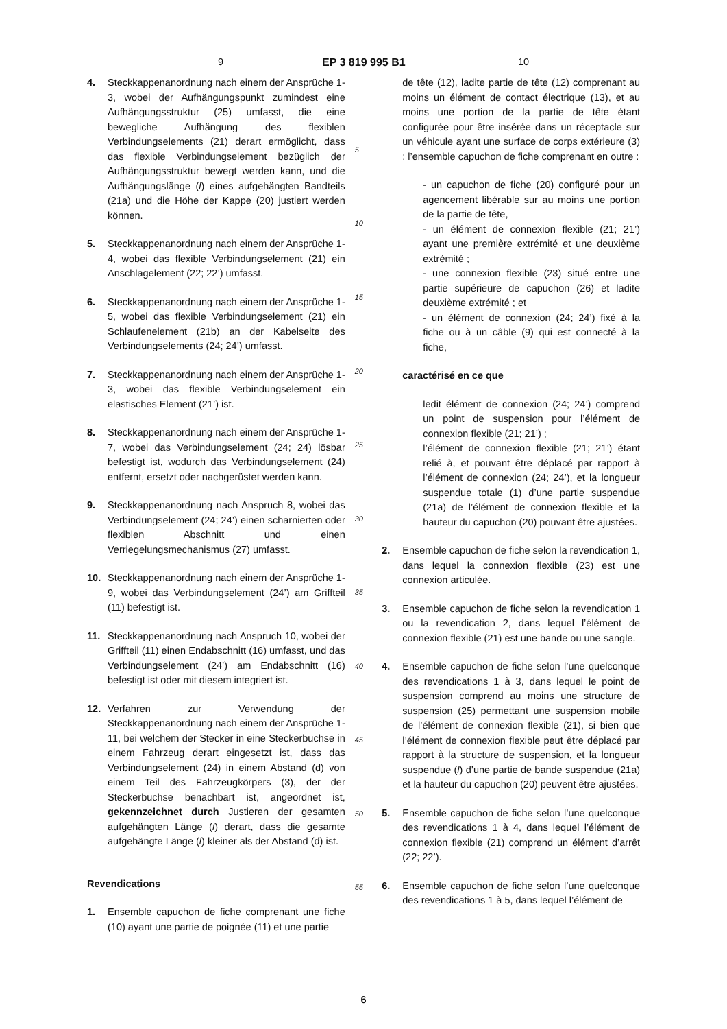9 EP 3 819 995 B1 10
4. Steckkappenanordnung nach einem der Ansprüche 1-3, wobei der Aufhängungspunkt zumindest eine Aufhängungsstruktur (25) umfasst, die eine bewegliche Aufhängung des flexiblen Verbindungselements (21) derart ermöglicht, dass das flexible Verbindungselement bezüglich der Aufhängungsstruktur bewegt werden kann, und die Aufhängungslänge (l) eines aufgehängten Bandteils (21a) und die Höhe der Kappe (20) justiert werden können.
5. Steckkappenanordnung nach einem der Ansprüche 1-4, wobei das flexible Verbindungselement (21) ein Anschlagelement (22; 22’) umfasst.
6. Steckkappenanordnung nach einem der Ansprüche 1-5, wobei das flexible Verbindungselement (21) ein Schlaufenelement (21b) an der Kabelseite des Verbindungselements (24; 24’) umfasst.
7. Steckkappenanordnung nach einem der Ansprüche 1-3, wobei das flexible Verbindungselement ein elastisches Element (21’) ist.
8. Steckkappenanordnung nach einem der Ansprüche 1-7, wobei das Verbindungselement (24; 24) lösbar befestigt ist, wodurch das Verbindungselement (24) entfernt, ersetzt oder nachgerüstet werden kann.
9. Steckkappenanordnung nach Anspruch 8, wobei das Verbindungselement (24; 24’) einen scharnierten oder flexiblen Abschnitt und einen Verriegelungsmechanismus (27) umfasst.
10. Steckkappenanordnung nach einem der Ansprüche 1-9, wobei das Verbindungselement (24’) am Griffteil (11) befestigt ist.
11. Steckkappenanordnung nach Anspruch 10, wobei der Griffteil (11) einen Endabschnitt (16) umfasst, und das Verbindungselement (24’) am Endabschnitt (16) befestigt ist oder mit diesem integriert ist.
12. Verfahren zur Verwendung der Steckkappenanordnung nach einem der Ansprüche 1-11, bei welchem der Stecker in eine Steckerbuchse in einem Fahrzeug derart eingesetzt ist, dass das Verbindungselement (24) in einem Abstand (d) von einem Teil des Fahrzeugkörpers (3), der der Steckerbuchse benachbart ist, angeordnet ist, gekennzeichnet durch Justieren der gesamten aufgehängten Länge (l) derart, dass die gesamte aufgehängte Länge (l) kleiner als der Abstand (d) ist.
Revendications
1. Ensemble capuchon de fiche comprenant une fiche (10) ayant une partie de poignée (11) et une partie
5
10
15
20
25
30
35
40
45
50
55
de tête (12), ladite partie de tête (12) comprenant au moins un élément de contact électrique (13), et au moins une portion de la partie de tête étant configurée pour être insérée dans un réceptacle sur un véhicule ayant une surface de corps extérieure (3) ; l’ensemble capuchon de fiche comprenant en outre :
- un capuchon de fiche (20) configuré pour un agencement libérable sur au moins une portion de la partie de tête,
- un élément de connexion flexible (21; 21’) ayant une première extrémité et une deuxième extrémité ;
- une connexion flexible (23) situé entre une partie supérieure de capuchon (26) et ladite deuxième extrémité ; et
- un élément de connexion (24; 24’) fixé à la fiche ou à un câble (9) qui est connecté à la fiche,
caractérisé en ce que
ledit élément de connexion (24; 24’) comprend un point de suspension pour l’élément de connexion flexible (21; 21’) ;
l’élément de connexion flexible (21; 21’) étant relié à, et pouvant être déplacé par rapport à l’élément de connexion (24; 24’), et la longueur suspendue totale (1) d’une partie suspendue (21a) de l’élément de connexion flexible et la hauteur du capuchon (20) pouvant être ajustées.
2. Ensemble capuchon de fiche selon la revendication 1, dans lequel la connexion flexible (23) est une connexion articulée.
3. Ensemble capuchon de fiche selon la revendication 1 ou la revendication 2, dans lequel l’élément de connexion flexible (21) est une bande ou une sangle.
4. Ensemble capuchon de fiche selon l’une quelconque des revendications 1 à 3, dans lequel le point de suspension comprend au moins une structure de suspension (25) permettant une suspension mobile de l’élément de connexion flexible (21), si bien que l’élément de connexion flexible peut être déplacé par rapport à la structure de suspension, et la longueur suspendue (l) d’une partie de bande suspendue (21a) et la hauteur du capuchon (20) peuvent être ajustées.
5. Ensemble capuchon de fiche selon l’une quelconque des revendications 1 à 4, dans lequel l’élément de connexion flexible (21) comprend un élément d’arrêt (22; 22’).
6. Ensemble capuchon de fiche selon l’une quelconque des revendications 1 à 5, dans lequel l’élément de
6